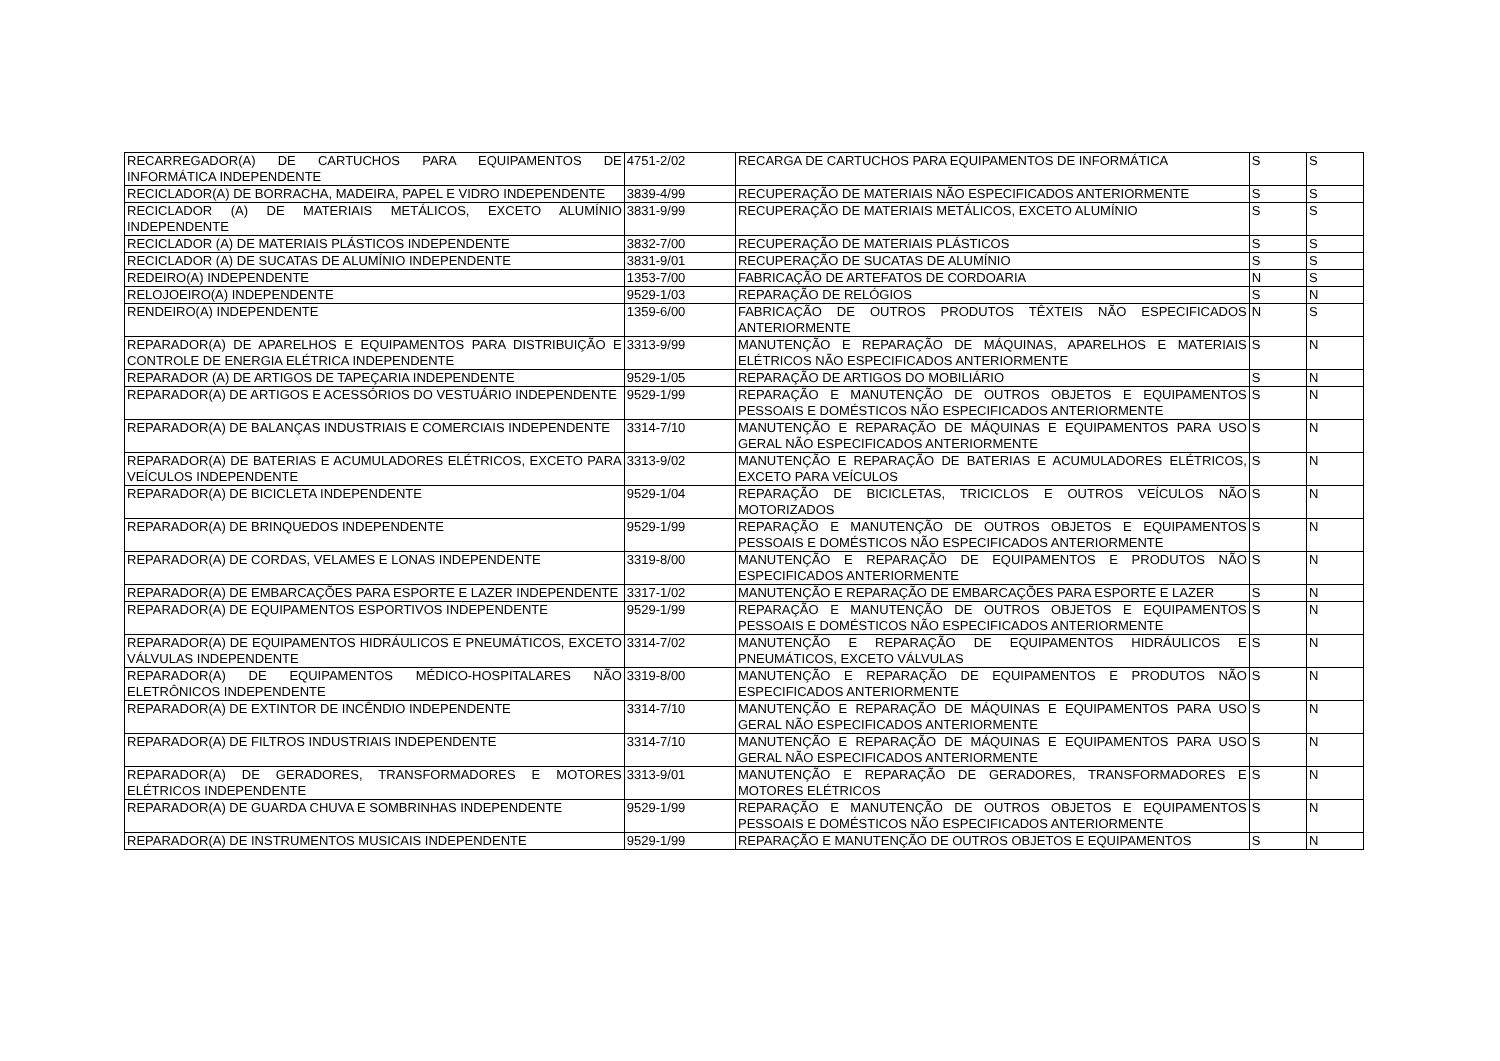| RECARREGADOR(A) DE CARTUCHOS PARA EQUIPAMENTOS DE INFORMÁTICA INDEPENDENTE | 4751-2/02 | RECARGA DE CARTUCHOS PARA EQUIPAMENTOS DE INFORMÁTICA | S | S |
| RECICLADOR(A) DE BORRACHA, MADEIRA, PAPEL E VIDRO INDEPENDENTE | 3839-4/99 | RECUPERAÇÃO DE MATERIAIS NÃO ESPECIFICADOS ANTERIORMENTE | S | S |
| RECICLADOR (A) DE MATERIAIS METÁLICOS, EXCETO ALUMÍNIO INDEPENDENTE | 3831-9/99 | RECUPERAÇÃO DE MATERIAIS METÁLICOS, EXCETO ALUMÍNIO | S | S |
| RECICLADOR (A) DE MATERIAIS PLÁSTICOS INDEPENDENTE | 3832-7/00 | RECUPERAÇÃO DE MATERIAIS PLÁSTICOS | S | S |
| RECICLADOR (A) DE SUCATAS DE ALUMÍNIO INDEPENDENTE | 3831-9/01 | RECUPERAÇÃO DE SUCATAS DE ALUMÍNIO | S | S |
| REDEIRO(A) INDEPENDENTE | 1353-7/00 | FABRICAÇÃO DE ARTEFATOS DE CORDOARIA | N | S |
| RELOJOEIRO(A) INDEPENDENTE | 9529-1/03 | REPARAÇÃO DE RELÓGIOS | S | N |
| RENDEIRO(A) INDEPENDENTE | 1359-6/00 | FABRICAÇÃO DE OUTROS PRODUTOS TÊXTEIS NÃO ESPECIFICADOS ANTERIORMENTE | N | S |
| REPARADOR(A) DE APARELHOS E EQUIPAMENTOS PARA DISTRIBUIÇÃO E CONTROLE DE ENERGIA ELÉTRICA INDEPENDENTE | 3313-9/99 | MANUTENÇÃO E REPARAÇÃO DE MÁQUINAS, APARELHOS E MATERIAIS ELÉTRICOS NÃO ESPECIFICADOS ANTERIORMENTE | S | N |
| REPARADOR (A) DE ARTIGOS DE TAPEÇARIA INDEPENDENTE | 9529-1/05 | REPARAÇÃO DE ARTIGOS DO MOBILIÁRIO | S | N |
| REPARADOR(A) DE ARTIGOS E ACESSÓRIOS DO VESTUÁRIO INDEPENDENTE | 9529-1/99 | REPARAÇÃO E MANUTENÇÃO DE OUTROS OBJETOS E EQUIPAMENTOS PESSOAIS E DOMÉSTICOS NÃO ESPECIFICADOS ANTERIORMENTE | S | N |
| REPARADOR(A) DE BALANÇAS INDUSTRIAIS E COMERCIAIS INDEPENDENTE | 3314-7/10 | MANUTENÇÃO E REPARAÇÃO DE MÁQUINAS E EQUIPAMENTOS PARA USO GERAL NÃO ESPECIFICADOS ANTERIORMENTE | S | N |
| REPARADOR(A) DE BATERIAS E ACUMULADORES ELÉTRICOS, EXCETO PARA VEÍCULOS INDEPENDENTE | 3313-9/02 | MANUTENÇÃO E REPARAÇÃO DE BATERIAS E ACUMULADORES ELÉTRICOS, EXCETO PARA VEÍCULOS | S | N |
| REPARADOR(A) DE BICICLETA INDEPENDENTE | 9529-1/04 | REPARAÇÃO DE BICICLETAS, TRICICLOS E OUTROS VEÍCULOS NÃO MOTORIZADOS | S | N |
| REPARADOR(A) DE BRINQUEDOS INDEPENDENTE | 9529-1/99 | REPARAÇÃO E MANUTENÇÃO DE OUTROS OBJETOS E EQUIPAMENTOS PESSOAIS E DOMÉSTICOS NÃO ESPECIFICADOS ANTERIORMENTE | S | N |
| REPARADOR(A) DE CORDAS, VELAMES E LONAS INDEPENDENTE | 3319-8/00 | MANUTENÇÃO E REPARAÇÃO DE EQUIPAMENTOS E PRODUTOS NÃO ESPECIFICADOS ANTERIORMENTE | S | N |
| REPARADOR(A) DE EMBARCAÇÕES PARA ESPORTE E LAZER INDEPENDENTE | 3317-1/02 | MANUTENÇÃO E REPARAÇÃO DE EMBARCAÇÕES PARA ESPORTE E LAZER | S | N |
| REPARADOR(A) DE EQUIPAMENTOS ESPORTIVOS INDEPENDENTE | 9529-1/99 | REPARAÇÃO E MANUTENÇÃO DE OUTROS OBJETOS E EQUIPAMENTOS PESSOAIS E DOMÉSTICOS NÃO ESPECIFICADOS ANTERIORMENTE | S | N |
| REPARADOR(A) DE EQUIPAMENTOS HIDRÁULICOS E PNEUMÁTICOS, EXCETO VÁLVULAS INDEPENDENTE | 3314-7/02 | MANUTENÇÃO E REPARAÇÃO DE EQUIPAMENTOS HIDRÁULICOS E PNEUMÁTICOS, EXCETO VÁLVULAS | S | N |
| REPARADOR(A) DE EQUIPAMENTOS MÉDICO-HOSPITALARES NÃO ELETRÔNICOS INDEPENDENTE | 3319-8/00 | MANUTENÇÃO E REPARAÇÃO DE EQUIPAMENTOS E PRODUTOS NÃO ESPECIFICADOS ANTERIORMENTE | S | N |
| REPARADOR(A) DE EXTINTOR DE INCÊNDIO INDEPENDENTE | 3314-7/10 | MANUTENÇÃO E REPARAÇÃO DE MÁQUINAS E EQUIPAMENTOS PARA USO GERAL NÃO ESPECIFICADOS ANTERIORMENTE | S | N |
| REPARADOR(A) DE FILTROS INDUSTRIAIS INDEPENDENTE | 3314-7/10 | MANUTENÇÃO E REPARAÇÃO DE MÁQUINAS E EQUIPAMENTOS PARA USO GERAL NÃO ESPECIFICADOS ANTERIORMENTE | S | N |
| REPARADOR(A) DE GERADORES, TRANSFORMADORES E MOTORES ELÉTRICOS INDEPENDENTE | 3313-9/01 | MANUTENÇÃO E REPARAÇÃO DE GERADORES, TRANSFORMADORES E MOTORES ELÉTRICOS | S | N |
| REPARADOR(A) DE GUARDA CHUVA E SOMBRINHAS INDEPENDENTE | 9529-1/99 | REPARAÇÃO E MANUTENÇÃO DE OUTROS OBJETOS E EQUIPAMENTOS PESSOAIS E DOMÉSTICOS NÃO ESPECIFICADOS ANTERIORMENTE | S | N |
| REPARADOR(A) DE INSTRUMENTOS MUSICAIS INDEPENDENTE | 9529-1/99 | REPARAÇÃO E MANUTENÇÃO DE OUTROS OBJETOS E EQUIPAMENTOS | S | N |